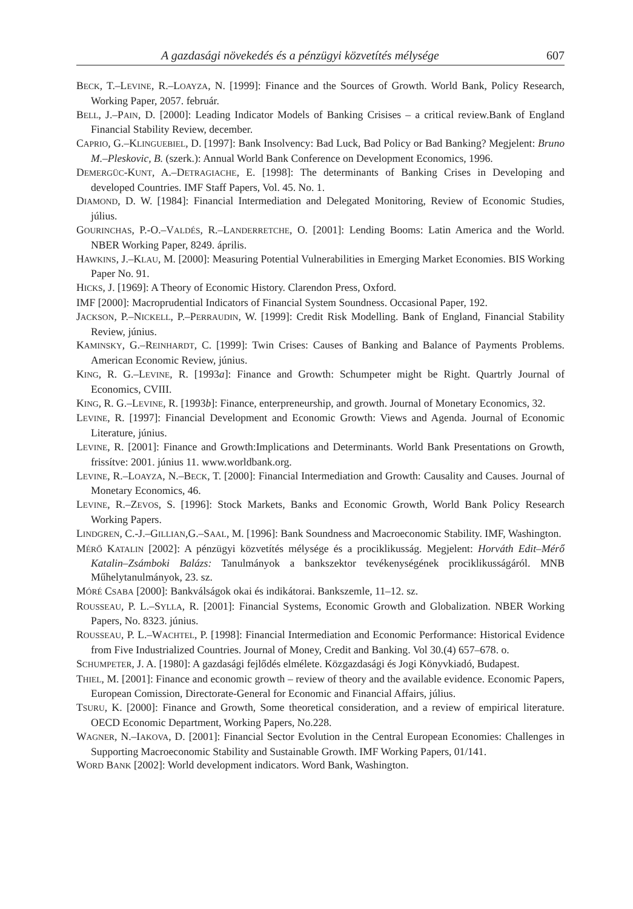A gazdasági növekedés és a pénzügyi közvetítés mélysége 607
BECK, T.–LEVINE, R.–LOAYZA, N. [1999]: Finance and the Sources of Growth. World Bank, Policy Research, Working Paper, 2057. február.
BELL, J.–PAIN, D. [2000]: Leading Indicator Models of Banking Crisises – a critical review.Bank of England Financial Stability Review, december.
CAPRIO, G.–KLINGUEBIEL, D. [1997]: Bank Insolvency: Bad Luck, Bad Policy or Bad Banking? Megjelent: Bruno M.–Pleskovic, B. (szerk.): Annual World Bank Conference on Development Economics, 1996.
DEMERGÜC-KUNT, A.–DETRAGIACHE, E. [1998]: The determinants of Banking Crises in Developing and developed Countries. IMF Staff Papers, Vol. 45. No. 1.
DIAMOND, D. W. [1984]: Financial Intermediation and Delegated Monitoring, Review of Economic Studies, július.
GOURINCHAS, P.-O.–VALDÉS, R.–LANDERRETCHE, O. [2001]: Lending Booms: Latin America and the World. NBER Working Paper, 8249. április.
HAWKINS, J.–KLAU, M. [2000]: Measuring Potential Vulnerabilities in Emerging Market Economies. BIS Working Paper No. 91.
HICKS, J. [1969]: A Theory of Economic History. Clarendon Press, Oxford.
IMF [2000]: Macroprudential Indicators of Financial System Soundness. Occasional Paper, 192.
JACKSON, P.–NICKELL, P.–PERRAUDIN, W. [1999]: Credit Risk Modelling. Bank of England, Financial Stability Review, június.
KAMINSKY, G.–REINHARDT, C. [1999]: Twin Crises: Causes of Banking and Balance of Payments Problems. American Economic Review, június.
KING, R. G.–LEVINE, R. [1993a]: Finance and Growth: Schumpeter might be Right. Quartrly Journal of Economics, CVIII.
KING, R. G.–LEVINE, R. [1993b]: Finance, enterpreneurship, and growth. Journal of Monetary Economics, 32.
LEVINE, R. [1997]: Financial Development and Economic Growth: Views and Agenda. Journal of Economic Literature, június.
LEVINE, R. [2001]: Finance and Growth:Implications and Determinants. World Bank Presentations on Growth, frissítve: 2001. június 11. www.worldbank.org.
LEVINE, R.–LOAYZA, N.–BECK, T. [2000]: Financial Intermediation and Growth: Causality and Causes. Journal of Monetary Economics, 46.
LEVINE, R.–ZEVOS, S. [1996]: Stock Markets, Banks and Economic Growth, World Bank Policy Research Working Papers.
LINDGREN, C.-J.–GILLIAN,G.–SAAL, M. [1996]: Bank Soundness and Macroeconomic Stability. IMF, Washington.
MÉRŐ KATALIN [2002]: A pénzügyi közvetítés mélysége és a prociklikusság. Megjelent: Horváth Edit–Mérő Katalin–Zsámboki Balázs: Tanulmányok a bankszektor tevékenységének prociklikusságáról. MNB Műhelytanulmányok, 23. sz.
MÓRÉ CSABA [2000]: Bankválságok okai és indikátorai. Bankszemle, 11–12. sz.
ROUSSEAU, P. L.–SYLLA, R. [2001]: Financial Systems, Economic Growth and Globalization. NBER Working Papers, No. 8323. június.
ROUSSEAU, P. L.–WACHTEL, P. [1998]: Financial Intermediation and Economic Performance: Historical Evidence from Five Industrialized Countries. Journal of Money, Credit and Banking. Vol 30.(4) 657–678. o.
SCHUMPETER, J. A. [1980]: A gazdasági fejlődés elmélete. Közgazdasági és Jogi Könyvkiadó, Budapest.
THIEL, M. [2001]: Finance and economic growth – review of theory and the available evidence. Economic Papers, European Comission, Directorate-General for Economic and Financial Affairs, július.
TSURU, K. [2000]: Finance and Growth, Some theoretical consideration, and a review of empirical literature. OECD Economic Department, Working Papers, No.228.
WAGNER, N.–IAKOVA, D. [2001]: Financial Sector Evolution in the Central European Economies: Challenges in Supporting Macroeconomic Stability and Sustainable Growth. IMF Working Papers, 01/141.
WORD BANK [2002]: World development indicators. Word Bank, Washington.